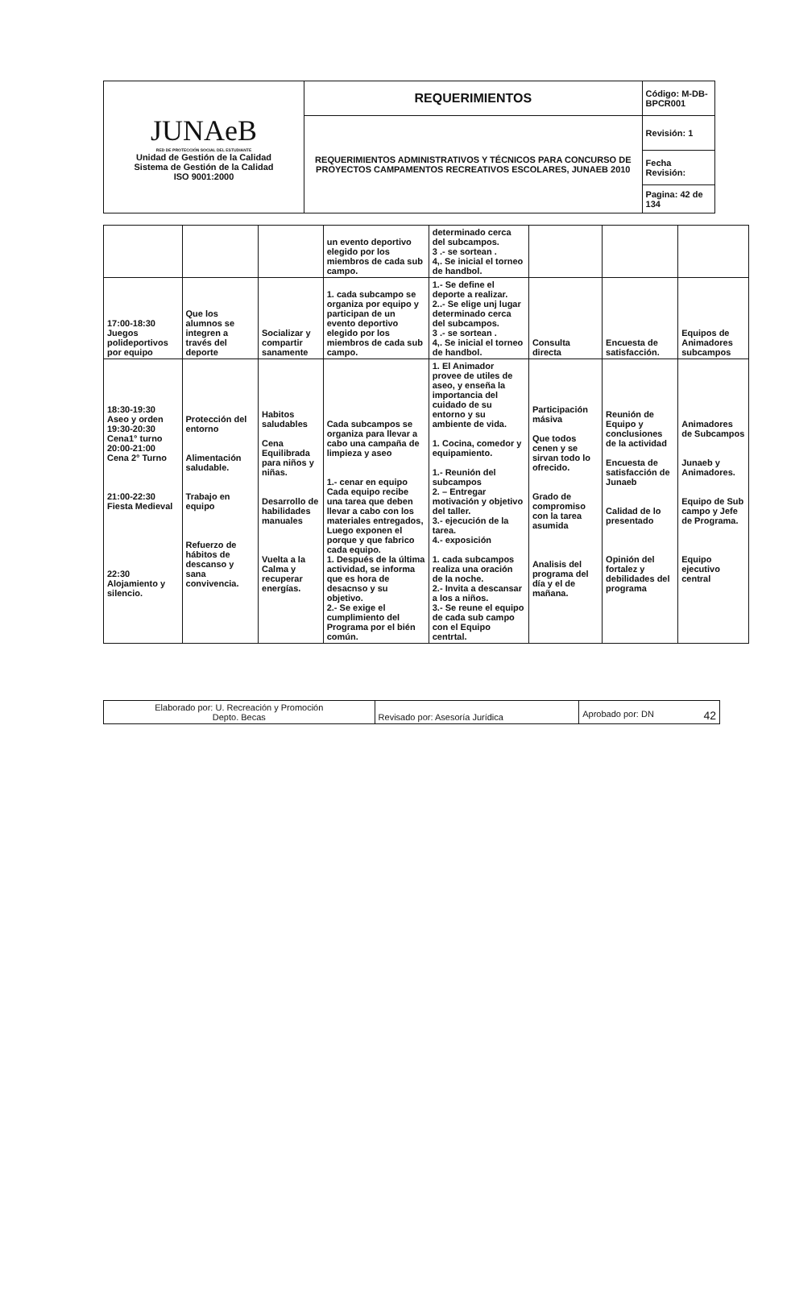| JUNAeB RED DE PROTECCIÓN SOCIAL DEL ESTUDIANTE Unidad de Gestión de la Calidad Sistema de Gestión de la Calidad ISO 9001:2000 | REQUERIMIENTOS | Código: M-DB-BPCR001 |
| | REQUERIMIENTOS ADMINISTRATIVOS Y TÉCNICOS PARA CONCURSO DE PROYECTOS CAMPAMENTOS RECREATIVOS ESCOLARES, JUNAEB 2010 | Revisión: 1 |
| | | Fecha Revisión: |
| | | Pagina: 42 de 134 |
| | | | un evento deportivo elegido por los miembros de cada sub campo. | determinado cerca del subcampos. 3 .- se sortean . 4,. Se inicial el torneo de handbol. | | | |
| 17:00-18:30 Juegos polideportivos por equipo | Que los alumnos se integren a través del deporte | Socializar y compartir sanamente | 1. cada subcampo se organiza por equipo y participan de un evento deportivo elegido por los miembros de cada sub campo. | 1.- Se define el deporte a realizar. 2..- Se elige unj lugar determinado cerca del subcampos. 3 .- se sortean . 4,. Se inicial el torneo de handbol. | Consulta directa | Encuesta de satisfacción. | Equipos de Animadores subcampos |
| 18:30-19:30 Aseo y orden 19:30-20:30 Cena1° turno 20:00-21:00 Cena 2° Turno 21:00-22:30 Fiesta Medieval 22:30 Alojamiento y silencio. | Protección del entorno Alimentación saludable. Trabajo en equipo Refuerzo de hábitos de descanso y sana convivencia. | Habitos saludables Cena Equilibrada para niños y niñas. Desarrollo de habilidades manuales Vuelta a la Calma y recuperar energías. | Cada subcampos se organiza para llevar a cabo una campaña de limpieza y aseo 1.- cenar en equipo Cada equipo recibe una tarea que deben llevar a cabo con los materiales entregados, Luego exponen el porque y que fabrico cada equipo. 1. Después de la última actividad, se informa que es hora de desacnso y su objetivo. 2.- Se exige el cumplimiento del Programa por el bién común. | 1. El Animador provee de utiles de aseo, y enseña la importancia del cuidado de su entorno y su ambiente de vida. 1. Cocina, comedor y equipamiento. 1.- Reunión del subcampos 2. – Entregar motivación y objetivo del taller. 3.- ejecución de la tarea. 4.- exposición 1. cada subcampos realiza una oración de la noche. 2.- Invita a descansar a los a niños. 3.- Se reune el equipo de cada sub campo con el Equipo centrtal. | Participación másiva Que todos cenen y se sirvan todo lo ofrecido. Grado de compromiso con la tarea asumida Analisis del programa del día y el de mañana. | Reunión de Equipo y conclusiones de la actividad Encuesta de satisfacción de Junaeb Calidad de lo presentado Opinión del fortalez y debilidades del programa | Animadores de Subcampos Junaeb y Animadores. Equipo de Sub campo y Jefe de Programa. Equipo ejecutivo central |
| Elaborado por: U. Recreación y Promoción Depto. Becas | Revisado por: Asesoría Jurídica | Aprobado por: DN 42 |